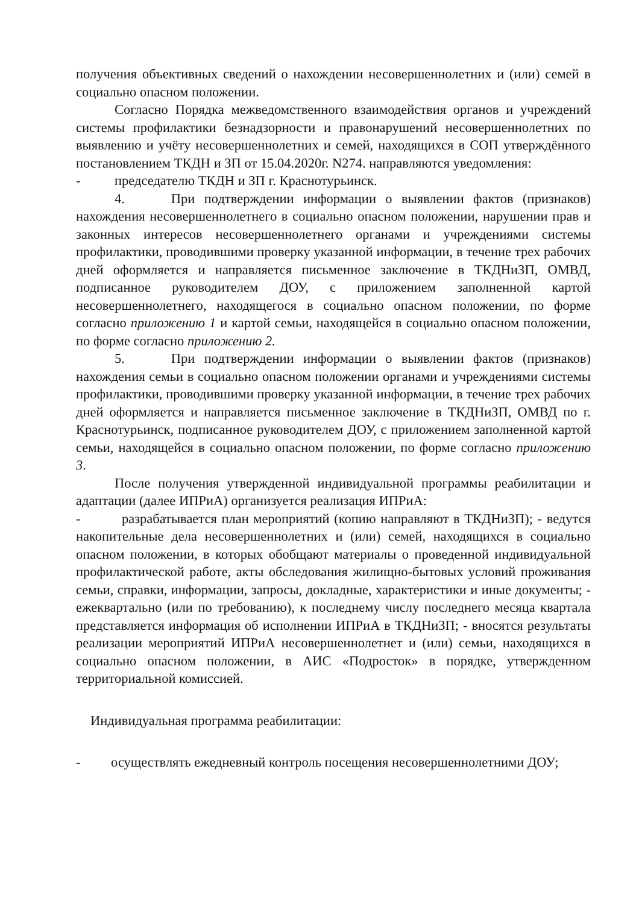получения объективных сведений о нахождении несовершеннолетних и (или) семей в социально опасном положении.
Согласно Порядка межведомственного взаимодействия органов и учреждений системы профилактики безнадзорности и правонарушений несовершеннолетних по выявлению и учёту несовершеннолетних и семей, находящихся в СОП утверждённого постановлением ТКДН и ЗП от 15.04.2020г. N274. направляются уведомления:
- председателю ТКДН и ЗП г. Краснотурьинск.
4. При подтверждении информации о выявлении фактов (признаков) нахождения несовершеннолетнего в социально опасном положении, нарушении прав и законных интересов несовершеннолетнего органами и учреждениями системы профилактики, проводившими проверку указанной информации, в течение трех рабочих дней оформляется и направляется письменное заключение в ТКДНиЗП, ОМВД, подписанное руководителем ДОУ, с приложением заполненной картой несовершеннолетнего, находящегося в социально опасном положении, по форме согласно приложению 1 и картой семьи, находящейся в социально опасном положении, по форме согласно приложению 2.
5. При подтверждении информации о выявлении фактов (признаков) нахождения семьи в социально опасном положении органами и учреждениями системы профилактики, проводившими проверку указанной информации, в течение трех рабочих дней оформляется и направляется письменное заключение в ТКДНиЗП, ОМВД по г. Краснотурьинск, подписанное руководителем ДОУ, с приложением заполненной картой семьи, находящейся в социально опасном положении, по форме согласно приложению 3.
После получения утвержденной индивидуальной программы реабилитации и адаптации (далее ИПРиА) организуется реализация ИПРиА:
- разрабатывается план мероприятий (копию направляют в ТКДНиЗП); - ведутся накопительные дела несовершеннолетних и (или) семей, находящихся в социально опасном положении, в которых обобщают материалы о проведенной индивидуальной профилактической работе, акты обследования жилищно-бытовых условий проживания семьи, справки, информации, запросы, докладные, характеристики и иные документы; - ежеквартально (или по требованию), к последнему числу последнего месяца квартала представляется информация об исполнении ИПРиА в ТКДНиЗП; - вносятся результаты реализации мероприятий ИПРиА несовершеннолетнет и (или) семьи, находящихся в социально опасном положении, в АИС «Подросток» в порядке, утвержденном территориальной комиссией.
Индивидуальная программа реабилитации:
- осуществлять ежедневный контроль посещения несовершеннолетними ДОУ;